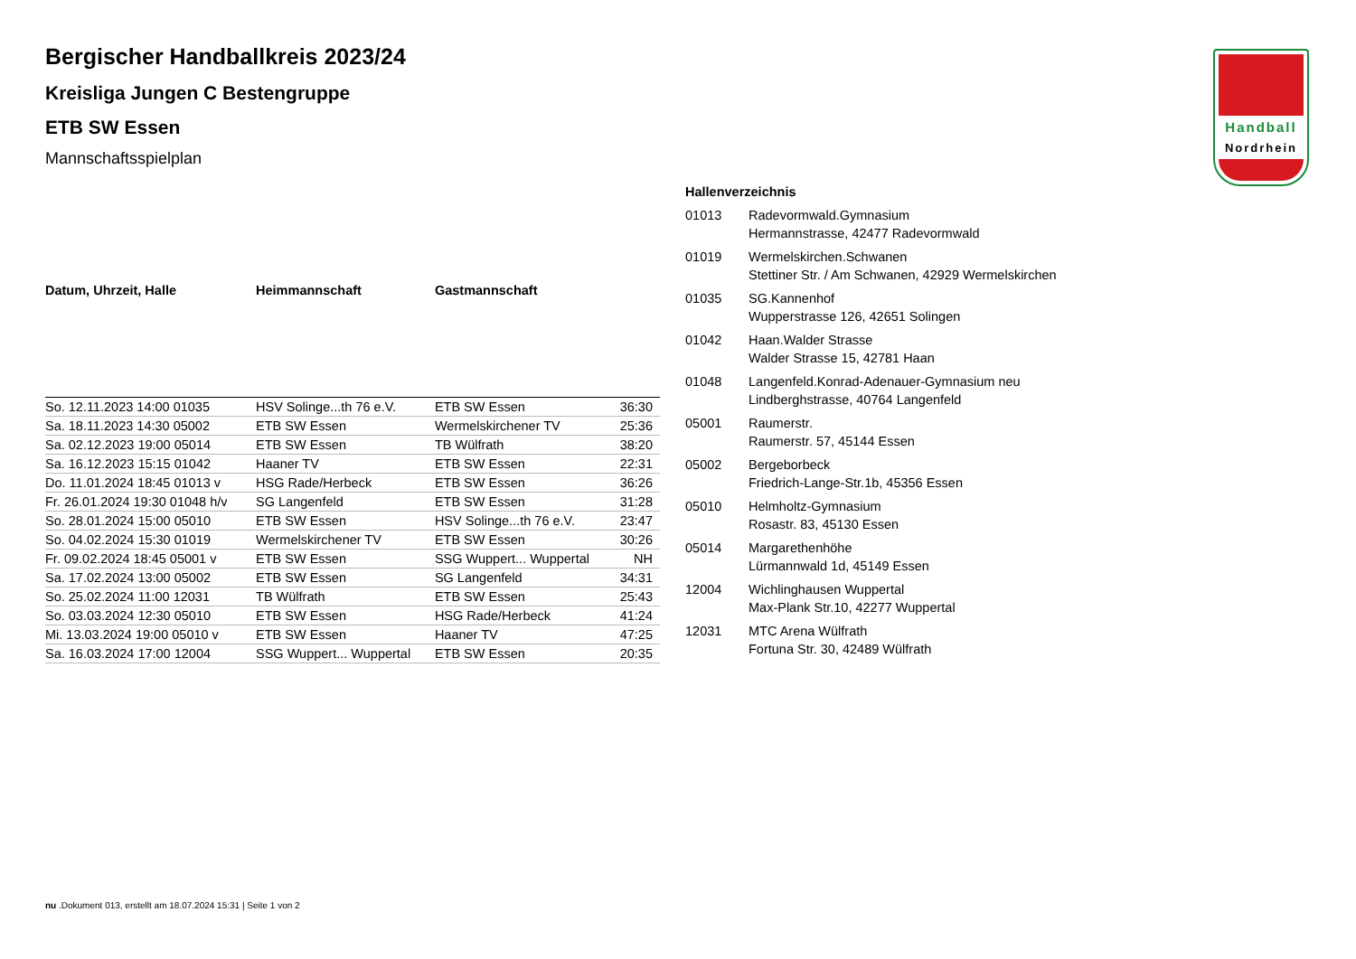Handball
Nordrhein
Bergischer Handballkreis 2023/24
Kreisliga Jungen C Bestengruppe
ETB SW Essen
Mannschaftsspielplan
| Datum, Uhrzeit, Halle | Heimmannschaft | Gastmannschaft | |
| --- | --- | --- | --- |
| So. 12.11.2023 14:00 01035 | HSV Solinge...th 76 e.V. | ETB SW Essen | 36:30 |
| Sa. 18.11.2023 14:30 05002 | ETB SW Essen | Wermelskirchener TV | 25:36 |
| Sa. 02.12.2023 19:00 05014 | ETB SW Essen | TB Wülfrath | 38:20 |
| Sa. 16.12.2023 15:15 01042 | Haaner TV | ETB SW Essen | 22:31 |
| Do. 11.01.2024 18:45 01013 v | HSG Rade/Herbeck | ETB SW Essen | 36:26 |
| Fr. 26.01.2024 19:30 01048 h/v | SG Langenfeld | ETB SW Essen | 31:28 |
| So. 28.01.2024 15:00 05010 | ETB SW Essen | HSV Solinge...th 76 e.V. | 23:47 |
| So. 04.02.2024 15:30 01019 | Wermelskirchener TV | ETB SW Essen | 30:26 |
| Fr. 09.02.2024 18:45 05001 v | ETB SW Essen | SSG Wuppert... Wuppertal | NH |
| Sa. 17.02.2024 13:00 05002 | ETB SW Essen | SG Langenfeld | 34:31 |
| So. 25.02.2024 11:00 12031 | TB Wülfrath | ETB SW Essen | 25:43 |
| So. 03.03.2024 12:30 05010 | ETB SW Essen | HSG Rade/Herbeck | 41:24 |
| Mi. 13.03.2024 19:00 05010 v | ETB SW Essen | Haaner TV | 47:25 |
| Sa. 16.03.2024 17:00 12004 | SSG Wuppert... Wuppertal | ETB SW Essen | 20:35 |
Hallenverzeichnis
| 01013 | Radevormwald.Gymnasium Hermannstrasse, 42477 Radevormwald |
| 01019 | Wermelskirchen.Schwanen Stettiner Str. / Am Schwanen, 42929 Wermelskirchen |
| 01035 | SG.Kannenhof Wupperstrasse 126, 42651 Solingen |
| 01042 | Haan.Walder Strasse Walder Strasse 15, 42781 Haan |
| 01048 | Langenfeld.Konrad-Adenauer-Gymnasium neu Lindberghstrasse, 40764 Langenfeld |
| 05001 | Raumerstr. Raumerstr. 57, 45144 Essen |
| 05002 | Bergeborbeck Friedrich-Lange-Str.1b, 45356 Essen |
| 05010 | Helmholtz-Gymnasium Rosastr. 83, 45130 Essen |
| 05014 | Margarethenhöhe Lürmannwald 1d, 45149 Essen |
| 12004 | Wichlinghausen Wuppertal Max-Plank Str.10, 42277 Wuppertal |
| 12031 | MTC Arena Wülfrath Fortuna Str. 30, 42489 Wülfrath |
nu .Dokument 013, erstellt am 18.07.2024 15:31 | Seite 1 von 2